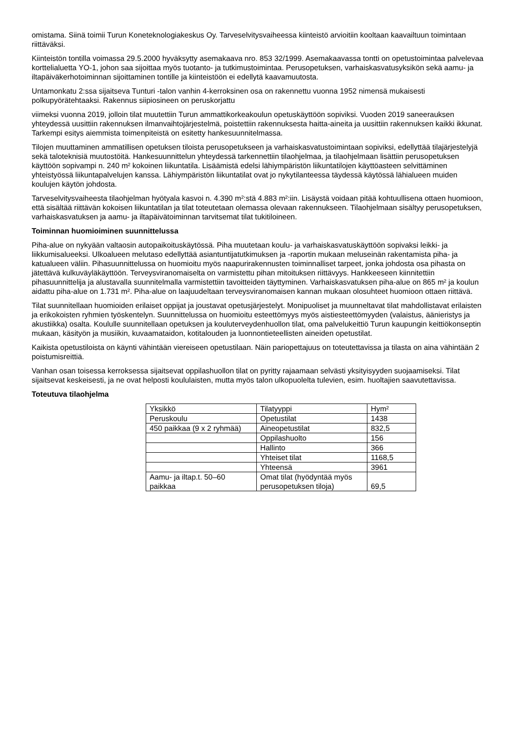omistama. Siinä toimii Turun Koneteknologiakeskus Oy. Tarveselvitysvaiheessa kiinteistö arvioitiin kooltaan kaavailtuun toimintaan riittäväksi.
Kiinteistön tontilla voimassa 29.5.2000 hyväksytty asemakaava nro. 853 32/1999. Asemakaavassa tontti on opetustoimintaa palvelevaa korttelialuetta YO-1, johon saa sijoittaa myös tuotanto- ja tutkimustoimintaa. Perusopetuksen, varhaiskasvatusyksikön sekä aamu- ja iltapäiväkerhotoiminnan sijoittaminen tontille ja kiinteistöön ei edellytä kaavamuutosta.
Untamonkatu 2:ssa sijaitseva Tunturi -talon vanhin 4-kerroksinen osa on rakennettu vuonna 1952 nimensä mukaisesti polkupyörätehtaaksi. Rakennus siipiosineen on peruskorjattu
viimeksi vuonna 2019, jolloin tilat muutettiin Turun ammattikorkeakoulun opetuskäyttöön sopiviksi. Vuoden 2019 saneerauksen yhteydessä uusittiin rakennuksen ilmanvaihtojärjestelmä, poistettiin rakennuksesta haitta-aineita ja uusittiin rakennuksen kaikki ikkunat. Tarkempi esitys aiemmista toimenpiteistä on esitetty hankesuunnitelmassa.
Tilojen muuttaminen ammatillisen opetuksen tiloista perusopetukseen ja varhaiskasvatustoimintaan sopiviksi, edellyttää tilajärjestelyjä sekä taloteknisiä muutostöitä. Hankesuunnittelun yhteydessä tarkennettiin tilaohjelmaa, ja tilaohjelmaan lisättiin perusopetuksen käyttöön sopivampi n. 240 m² kokoinen liikuntatila. Lisäämistä edelsi lähiympäristön liikuntatilojen käyttöasteen selvittäminen yhteistyössä liikuntapalvelujen kanssa. Lähiympäristön liikuntatilat ovat jo nykytilanteessa täydessä käytössä lähialueen muiden koulujen käytön johdosta.
Tarveselvitysvaiheesta tilaohjelman hyötyala kasvoi n. 4.390 m²:stä 4.883 m²:iin. Lisäystä voidaan pitää kohtuullisena ottaen huomioon, että sisältää riittävän kokoisen liikuntatilan ja tilat toteutetaan olemassa olevaan rakennukseen. Tilaohjelmaan sisältyy perusopetuksen, varhaiskasvatuksen ja aamu- ja iltapäivätoiminnan tarvitsemat tilat tukitiloineen.
Toiminnan huomioiminen suunnittelussa
Piha-alue on nykyään valtaosin autopaikoituskäytössä. Piha muutetaan koulu- ja varhaiskasvatuskäyttöön sopivaksi leikki- ja liikkumisalueeksi. Ulkoalueen melutaso edellyttää asiantuntijatutkimuksen ja -raportin mukaan meluseinän rakentamista piha- ja katualueen väliin. Pihasuunnittelussa on huomioitu myös naapurirakennusten toiminnalliset tarpeet, jonka johdosta osa pihasta on jätettävä kulkuväyläkäyttöön. Terveysviranomaiselta on varmistettu pihan mitoituksen riittävyys. Hankkeeseen kiinnitettiin pihasuunnittelija ja alustavalla suunnitelmalla varmistettiin tavoitteiden täyttyminen. Varhaiskasvatuksen piha-alue on 865 m² ja koulun aidattu piha-alue on 1.731 m². Piha-alue on laajuudeltaan terveysviranomaisen kannan mukaan olosuhteet huomioon ottaen riittävä.
Tilat suunnitellaan huomioiden erilaiset oppijat ja joustavat opetusjärjestelyt. Monipuoliset ja muunneltavat tilat mahdollistavat erilaisten ja erikokoisten ryhmien työskentelyn. Suunnittelussa on huomioitu esteettömyys myös aistiesteettömyyden (valaistus, äänieristys ja akustiikka) osalta. Koululle suunnitellaan opetuksen ja kouluterveydenhuollon tilat, oma palvelukeittiö Turun kaupungin keittiökonseptin mukaan, käsityön ja musiikin, kuvaamataidon, kotitalouden ja luonnontieteellisten aineiden opetustilat.
Kaikista opetustiloista on käynti vähintään viereiseen opetustilaan. Näin pariopettajuus on toteutettavissa ja tilasta on aina vähintään 2 poistumisreittiä.
Vanhan osan toisessa kerroksessa sijaitsevat oppilashuollon tilat on pyritty rajaamaan selvästi yksityisyyden suojaamiseksi. Tilat sijaitsevat keskeisesti, ja ne ovat helposti koululaisten, mutta myös talon ulkopuolelta tulevien, esim. huoltajien saavutettavissa.
Toteutuva tilaohjelma
| Yksikkö | Tilatyyppi | Hym² |
| Peruskoulu | Opetustilat | 1438 |
| 450 paikkaa (9 x 2 ryhmää) | Aineopetustilat | 832,5 |
| | Oppilashuolto | 156 |
| | Hallinto | 366 |
| | Yhteiset tilat | 1168,5 |
| | Yhteensä | 3961 |
| Aamu- ja iltap.t. 50–60 paikkaa | Omat tilat (hyödyntää myös perusopetuksen tiloja) | 69,5 |